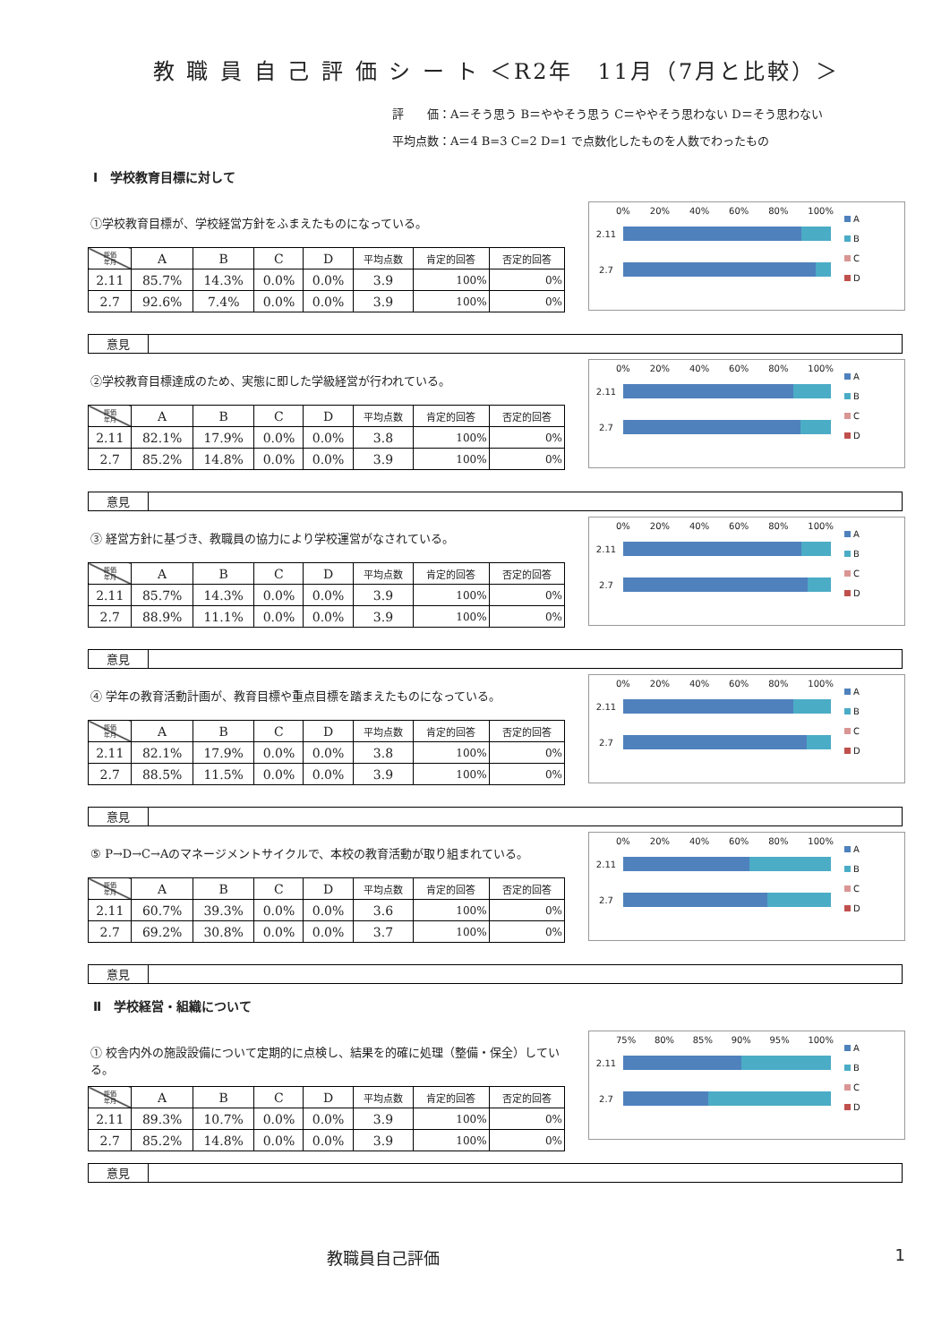教 職 員 自 己 評 価 シ ー ト ＜R2年　11月（7月と比較）＞
評　　価：A＝そう思う B＝ややそう思う C＝ややそう思わない D＝そう思わない
平均点数：A＝4 B=3 C=2 D=1 で点数化したものを人数でわったもの
Ⅰ　学校教育目標に対して
①学校教育目標が、学校経営方針をふまえたものになっている。
| 評価 年月 | A | B | C | D | 平均点数 | 肯定的回答 | 否定的回答 |
| --- | --- | --- | --- | --- | --- | --- | --- |
| 2.11 | 85.7% | 14.3% | 0.0% | 0.0% | 3.9 | 100% | 0% |
| 2.7 | 92.6% | 7.4% | 0.0% | 0.0% | 3.9 | 100% | 0% |
0% 20% 40% 60% 80% 100%
2.11
2.7
A
B
C
D
意見
②学校教育目標達成のため、実態に即した学級経営が行われている。
| 評価 年月 | A | B | C | D | 平均点数 | 肯定的回答 | 否定的回答 |
| --- | --- | --- | --- | --- | --- | --- | --- |
| 2.11 | 82.1% | 17.9% | 0.0% | 0.0% | 3.8 | 100% | 0% |
| 2.7 | 85.2% | 14.8% | 0.0% | 0.0% | 3.9 | 100% | 0% |
0% 20% 40% 60% 80% 100%
2.11
2.7
A
B
C
D
意見
③ 経営方針に基づき、教職員の協力により学校運営がなされている。
| 評価 年月 | A | B | C | D | 平均点数 | 肯定的回答 | 否定的回答 |
| --- | --- | --- | --- | --- | --- | --- | --- |
| 2.11 | 85.7% | 14.3% | 0.0% | 0.0% | 3.9 | 100% | 0% |
| 2.7 | 88.9% | 11.1% | 0.0% | 0.0% | 3.9 | 100% | 0% |
0% 20% 40% 60% 80% 100%
2.11
2.7
A
B
C
D
意見
④ 学年の教育活動計画が、教育目標や重点目標を踏まえたものになっている。
| 評価 年月 | A | B | C | D | 平均点数 | 肯定的回答 | 否定的回答 |
| --- | --- | --- | --- | --- | --- | --- | --- |
| 2.11 | 82.1% | 17.9% | 0.0% | 0.0% | 3.8 | 100% | 0% |
| 2.7 | 88.5% | 11.5% | 0.0% | 0.0% | 3.9 | 100% | 0% |
0% 20% 40% 60% 80% 100%
2.11
2.7
A
B
C
D
意見
⑤ P→D→C→Aのマネージメントサイクルで、本校の教育活動が取り組まれている。
| 評価 年月 | A | B | C | D | 平均点数 | 肯定的回答 | 否定的回答 |
| --- | --- | --- | --- | --- | --- | --- | --- |
| 2.11 | 60.7% | 39.3% | 0.0% | 0.0% | 3.6 | 100% | 0% |
| 2.7 | 69.2% | 30.8% | 0.0% | 0.0% | 3.7 | 100% | 0% |
0% 20% 40% 60% 80% 100%
2.11
2.7
A
B
C
D
意見
Ⅱ　学校経営・組織について
① 校舎内外の施設設備について定期的に点検し、結果を的確に処理（整備・保全）している。
| 評価 年月 | A | B | C | D | 平均点数 | 肯定的回答 | 否定的回答 |
| --- | --- | --- | --- | --- | --- | --- | --- |
| 2.11 | 89.3% | 10.7% | 0.0% | 0.0% | 3.9 | 100% | 0% |
| 2.7 | 85.2% | 14.8% | 0.0% | 0.0% | 3.9 | 100% | 0% |
75% 80% 85% 90% 95% 100%
2.11
2.7
A
B
C
D
意見
教職員自己評価 1